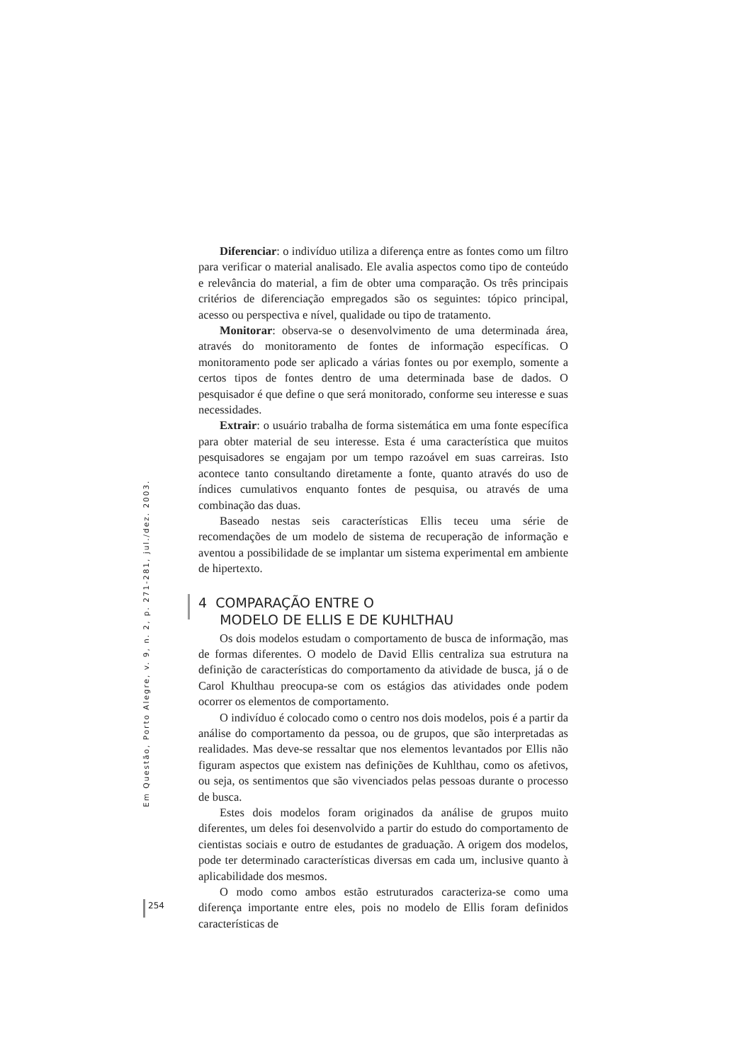Diferenciar: o indivíduo utiliza a diferença entre as fontes como um filtro para verificar o material analisado. Ele avalia aspectos como tipo de conteúdo e relevância do material, a fim de obter uma comparação. Os três principais critérios de diferenciação empregados são os seguintes: tópico principal, acesso ou perspectiva e nível, qualidade ou tipo de tratamento.
Monitorar: observa-se o desenvolvimento de uma determinada área, através do monitoramento de fontes de informação específicas. O monitoramento pode ser aplicado a várias fontes ou por exemplo, somente a certos tipos de fontes dentro de uma determinada base de dados. O pesquisador é que define o que será monitorado, conforme seu interesse e suas necessidades.
Extrair: o usuário trabalha de forma sistemática em uma fonte específica para obter material de seu interesse. Esta é uma característica que muitos pesquisadores se engajam por um tempo razoável em suas carreiras. Isto acontece tanto consultando diretamente a fonte, quanto através do uso de índices cumulativos enquanto fontes de pesquisa, ou através de uma combinação das duas.
Baseado nestas seis características Ellis teceu uma série de recomendações de um modelo de sistema de recuperação de informação e aventou a possibilidade de se implantar um sistema experimental em ambiente de hipertexto.
4 COMPARAÇÃO ENTRE O
MODELO DE ELLIS E DE KUHLTHAU
Os dois modelos estudam o comportamento de busca de informação, mas de formas diferentes. O modelo de David Ellis centraliza sua estrutura na definição de características do comportamento da atividade de busca, já o de Carol Khulthau preocupa-se com os estágios das atividades onde podem ocorrer os elementos de comportamento.
O indivíduo é colocado como o centro nos dois modelos, pois é a partir da análise do comportamento da pessoa, ou de grupos, que são interpretadas as realidades. Mas deve-se ressaltar que nos elementos levantados por Ellis não figuram aspectos que existem nas definições de Kuhlthau, como os afetivos, ou seja, os sentimentos que são vivenciados pelas pessoas durante o processo de busca.
Estes dois modelos foram originados da análise de grupos muito diferentes, um deles foi desenvolvido a partir do estudo do comportamento de cientistas sociais e outro de estudantes de graduação. A origem dos modelos, pode ter determinado características diversas em cada um, inclusive quanto à aplicabilidade dos mesmos.
O modo como ambos estão estruturados caracteriza-se como uma diferença importante entre eles, pois no modelo de Ellis foram definidos características de
Em Questão, Porto Alegre, v. 9, n. 2, p. 271-281, jul./dez. 2003.
254